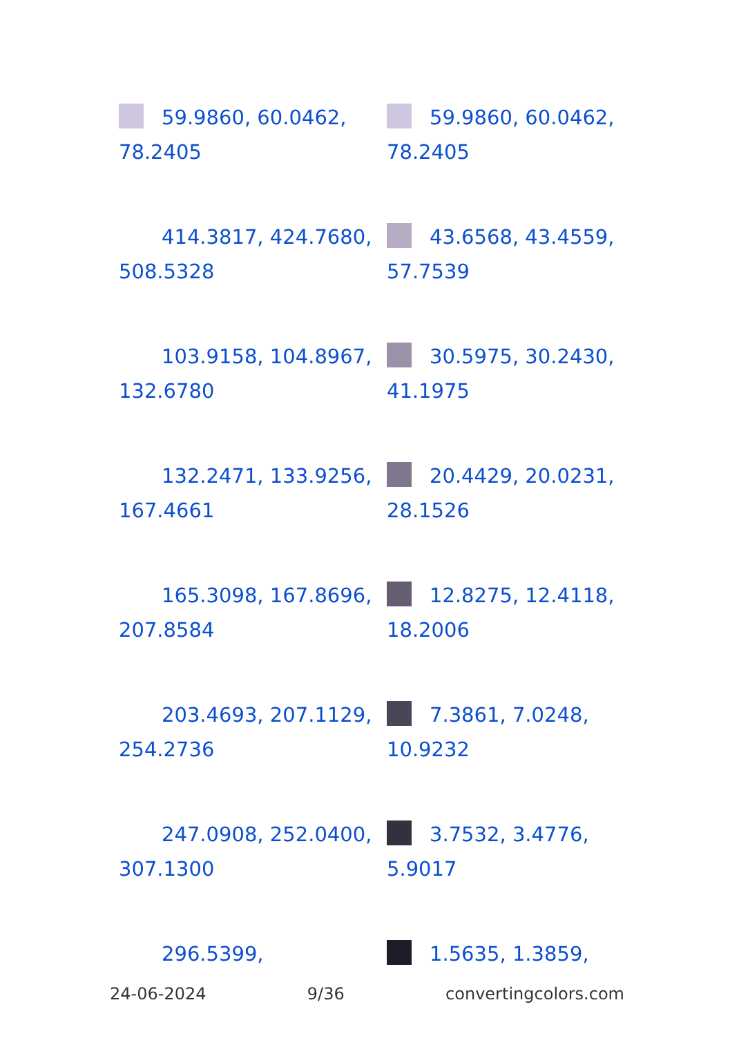| 59.9860, 60.0462, 78.2405 | 59.9860, 60.0462, 78.2405 |
| 414.3817, 424.7680, 508.5328 | 43.6568, 43.4559, 57.7539 |
| 103.9158, 104.8967, 132.6780 | 30.5975, 30.2430, 41.1975 |
| 132.2471, 133.9256, 167.4661 | 20.4429, 20.0231, 28.1526 |
| 165.3098, 167.8696, 207.8584 | 12.8275, 12.4118, 18.2006 |
| 203.4693, 207.1129, 254.2736 | 7.3861, 7.0248, 10.9232 |
| 247.0908, 252.0400, 307.1300 | 3.7532, 3.4776, 5.9017 |
| 296.5399, | 1.5635, 1.3859, |
24-06-2024 9/36 convertingcolors.com